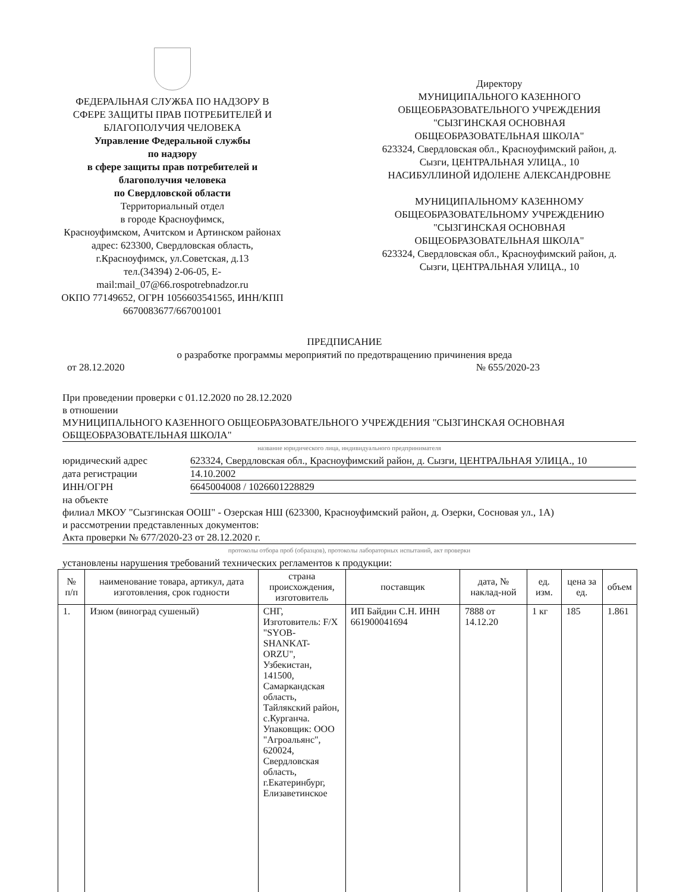ФЕДЕРАЛЬНАЯ СЛУЖБА ПО НАДЗОРУ В СФЕРЕ ЗАЩИТЫ ПРАВ ПОТРЕБИТЕЛЕЙ И БЛАГОПОЛУЧИЯ ЧЕЛОВЕКА
Управление Федеральной службы
по надзору
в сфере защиты прав потребителей и благополучия человека
по Свердловской области
Территориальный отдел
в городе Красноуфимск,
Красноуфимском, Ачитском и Артинском районах
адрес: 623300, Свердловская область, г.Красноуфимск, ул.Советская, д.13
тел.(34394) 2-06-05, E-mail:mail_07@66.rospotrebnadzor.ru
ОКПО 77149652, ОГРН 1056603541565, ИНН/КПП 6670083677/667001001
Директору
МУНИЦИПАЛЬНОГО КАЗЕННОГО ОБЩЕОБРАЗОВАТЕЛЬНОГО УЧРЕЖДЕНИЯ "СЫЗГИНСКАЯ ОСНОВНАЯ ОБЩЕОБРАЗОВАТЕЛЬНАЯ ШКОЛА"
623324, Свердловская обл., Красноуфимский район, д. Сызги, ЦЕНТРАЛЬНАЯ УЛИЦА., 10
НАСИБУЛЛИНОЙ ИДОЛЕНЕ АЛЕКСАНДРОВНЕ
МУНИЦИПАЛЬНОМУ КАЗЕННОМУ ОБЩЕОБРАЗОВАТЕЛЬНОМУ УЧРЕЖДЕНИЮ "СЫЗГИНСКАЯ ОСНОВНАЯ ОБЩЕОБРАЗОВАТЕЛЬНАЯ ШКОЛА"
623324, Свердловская обл., Красноуфимский район, д. Сызги, ЦЕНТРАЛЬНАЯ УЛИЦА., 10
ПРЕДПИСАНИЕ
о разработке программы мероприятий по предотвращению причинения вреда
от 28.12.2020 № 655/2020-23
При проведении проверки с 01.12.2020 по 28.12.2020
в отношении
МУНИЦИПАЛЬНОГО КАЗЕННОГО ОБЩЕОБРАЗОВАТЕЛЬНОГО УЧРЕЖДЕНИЯ "СЫЗГИНСКАЯ ОСНОВНАЯ ОБЩЕОБРАЗОВАТЕЛЬНАЯ ШКОЛА"
название юридического лица, индивидуального предпринимателя
юридический адрес 623324, Свердловская обл., Красноуфимский район, д. Сызги, ЦЕНТРАЛЬНАЯ УЛИЦА., 10
дата регистрации 14.10.2002
ИНН/ОГРН 6645004008 / 1026601228829
на объекте
филиал МКОУ "Сызгинская ООШ" - Озерская НШ (623300, Красноуфимский район, д. Озерки, Сосновая ул., 1А)
и рассмотрении представленных документов:
Акта проверки № 677/2020-23 от 28.12.2020 г.
протоколы отбора проб (образцов), протоколы лабораторных испытаний, акт проверки
установлены нарушения требований технических регламентов к продукции:
| № п/п | наименование товара, артикул, дата изготовления, срок годности | страна происхождения, изготовитель | поставщик | дата, № наклад-ной | ед. изм. | цена за ед. | объем |
| --- | --- | --- | --- | --- | --- | --- | --- |
| 1. | Изюм (виноград сушеный) | СНГ, Изготовитель: F/X "SYOB-SHANKAT-ORZU", Узбекистан, 141500, Самаркандская область, Тайлякский район, с.Курганча. Упаковщик: ООО "Агроальянс", 620024, Свердловская область, г.Екатеринбург, Елизаветинское | ИП Байдин С.Н. ИНН 661900041694 | 7888 от 14.12.20 | 1 кг | 185 | 1.861 |